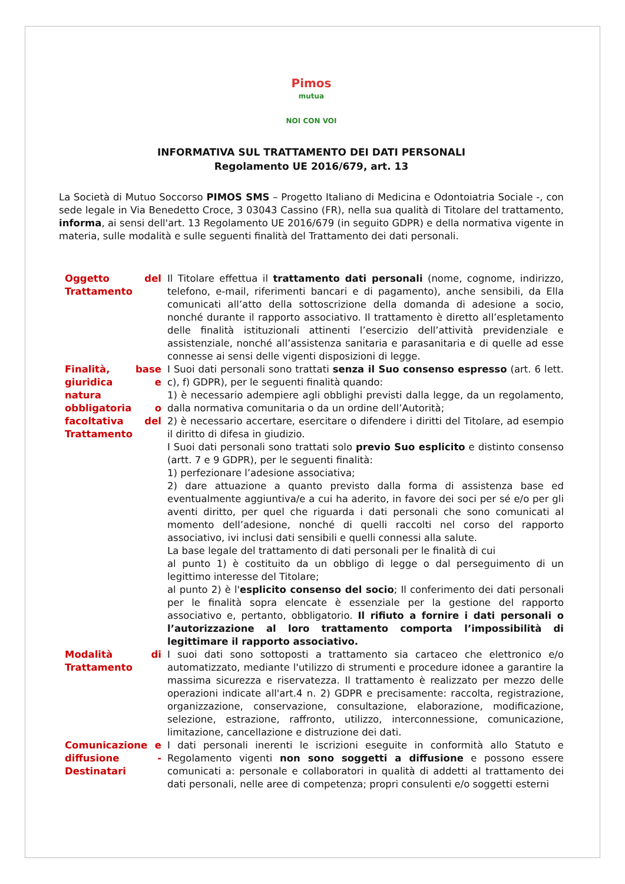Pimos
mutua
NOI CON VOI
INFORMATIVA SUL TRATTAMENTO DEI DATI PERSONALI
Regolamento UE 2016/679, art. 13
La Società di Mutuo Soccorso PIMOS SMS – Progetto Italiano di Medicina e Odontoiatria Sociale -, con sede legale in Via Benedetto Croce, 3 03043 Cassino (FR), nella sua qualità di Titolare del trattamento, informa, ai sensi dell'art. 13 Regolamento UE 2016/679 (in seguito GDPR) e della normativa vigente in materia, sulle modalità e sulle seguenti finalità del Trattamento dei dati personali.
| Oggetto del Trattamento | Il Titolare effettua il trattamento dati personali (nome, cognome, indirizzo, telefono, e-mail, riferimenti bancari e di pagamento), anche sensibili, da Ella comunicati all’atto della sottoscrizione della domanda di adesione a socio, nonché durante il rapporto associativo. Il trattamento è diretto all’espletamento delle finalità istituzionali attinenti l’esercizio dell’attività previdenziale e assistenziale, nonché all’assistenza sanitaria e parasanitaria e di quelle ad esse connesse ai sensi delle vigenti disposizioni di legge. |
| Finalità, base giuridica e natura obbligatoria o facoltativa del Trattamento | I Suoi dati personali sono trattati senza il Suo consenso espresso (art. 6 lett. c), f) GDPR), per le seguenti finalità quando: 1) è necessario adempiere agli obblighi previsti dalla legge, da un regolamento, dalla normativa comunitaria o da un ordine dell’Autorità; 2) è necessario accertare, esercitare o difendere i diritti del Titolare, ad esempio il diritto di difesa in giudizio. I Suoi dati personali sono trattati solo previo Suo esplicito e distinto consenso (artt. 7 e 9 GDPR), per le seguenti finalità: 1) perfezionare l’adesione associativa; 2) dare attuazione a quanto previsto dalla forma di assistenza base ed eventualmente aggiuntiva/e a cui ha aderito, in favore dei soci per sé e/o per gli aventi diritto, per quel che riguarda i dati personali che sono comunicati al momento dell’adesione, nonché di quelli raccolti nel corso del rapporto associativo, ivi inclusi dati sensibili e quelli connessi alla salute. La base legale del trattamento di dati personali per le finalità di cui al punto 1) è costituito da un obbligo di legge o dal perseguimento di un legittimo interesse del Titolare; al punto 2) è l' esplicito consenso del socio ; Il conferimento dei dati personali per le finalità sopra elencate è essenziale per la gestione del rapporto associativo e, pertanto, obbligatorio. Il rifiuto a fornire i dati personali o l’autorizzazione al loro trattamento comporta l’impossibilità di legittimare il rapporto associativo. |
| Modalità di Trattamento | I suoi dati sono sottoposti a trattamento sia cartaceo che elettronico e/o automatizzato, mediante l'utilizzo di strumenti e procedure idonee a garantire la massima sicurezza e riservatezza. Il trattamento è realizzato per mezzo delle operazioni indicate all'art.4 n. 2) GDPR e precisamente: raccolta, registrazione, organizzazione, conservazione, consultazione, elaborazione, modificazione, selezione, estrazione, raffronto, utilizzo, interconnessione, comunicazione, limitazione, cancellazione e distruzione dei dati. |
| Comunicazione e diffusione - Destinatari | I dati personali inerenti le iscrizioni eseguite in conformità allo Statuto e Regolamento vigenti non sono soggetti a diffusione e possono essere comunicati a: personale e collaboratori in qualità di addetti al trattamento dei dati personali, nelle aree di competenza; propri consulenti e/o soggetti esterni |